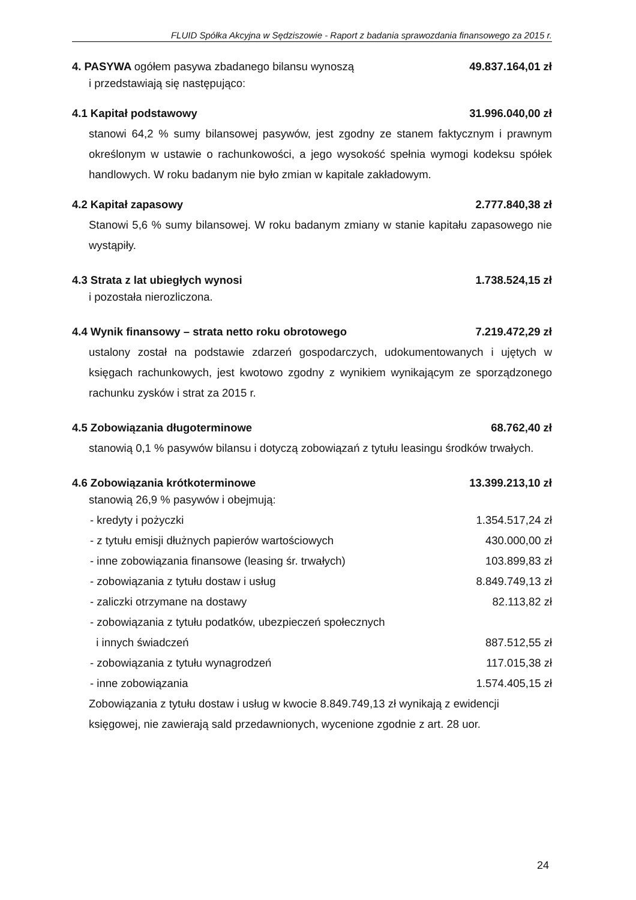FLUID Spółka Akcyjna w Sędziszowie - Raport z badania sprawozdania finansowego za 2015 r.
4. PASYWA ogółem pasywa zbadanego bilansu wynoszą 49.837.164,01 zł
i przedstawiają się następująco:
4.1 Kapitał podstawowy 31.996.040,00 zł
stanowi 64,2 % sumy bilansowej pasywów, jest zgodny ze stanem faktycznym i prawnym określonym w ustawie o rachunkowości, a jego wysokość spełnia wymogi kodeksu spółek handlowych. W roku badanym nie było zmian w kapitale zakładowym.
4.2 Kapitał zapasowy 2.777.840,38 zł
Stanowi 5,6 % sumy bilansowej. W roku badanym zmiany w stanie kapitału zapasowego nie wystąpiły.
4.3 Strata z lat ubiegłych wynosi 1.738.524,15 zł
i pozostała nierozliczona.
4.4 Wynik finansowy – strata netto roku obrotowego 7.219.472,29 zł
ustalony został na podstawie zdarzeń gospodarczych, udokumentowanych i ujętych w księgach rachunkowych, jest kwotowo zgodny z wynikiem wynikającym ze sporządzonego rachunku zysków i strat za 2015 r.
4.5 Zobowiązania długoterminowe 68.762,40 zł
stanowią 0,1 % pasywów bilansu i dotyczą zobowiązań z tytułu leasingu środków trwałych.
4.6 Zobowiązania krótkoterminowe 13.399.213,10 zł
stanowią 26,9 % pasywów i obejmują:
| - kredyty i pożyczki | 1.354.517,24 zł |
| - z tytułu emisji dłużnych papierów wartościowych | 430.000,00 zł |
| - inne zobowiązania finansowe (leasing śr. trwałych) | 103.899,83 zł |
| - zobowiązania z tytułu dostaw i usług | 8.849.749,13 zł |
| - zaliczki otrzymane na dostawy | 82.113,82 zł |
| - zobowiązania z tytułu podatków, ubezpieczeń społecznych i innych świadczeń | 887.512,55 zł |
| - zobowiązania z tytułu wynagrodzeń | 117.015,38 zł |
| - inne zobowiązania | 1.574.405,15 zł |
Zobowiązania z tytułu dostaw i usług w kwocie 8.849.749,13 zł wynikają z ewidencji księgowej, nie zawierają sald przedawnionych, wycenione zgodnie z art. 28 uor.
24